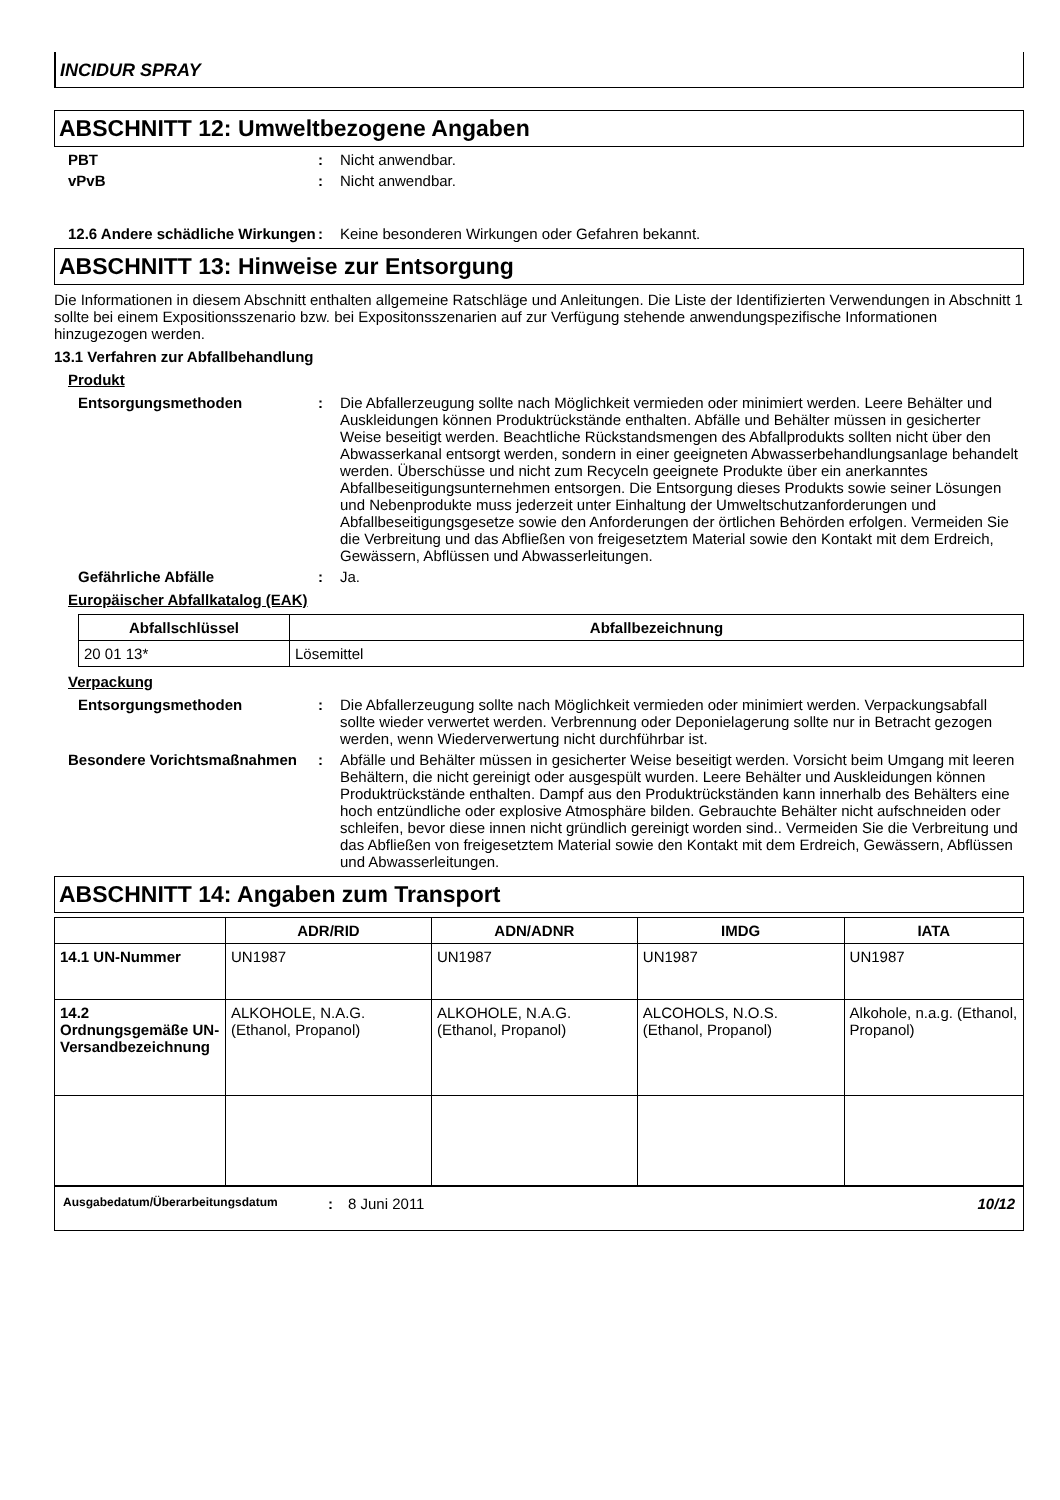INCIDUR SPRAY
ABSCHNITT 12: Umweltbezogene Angaben
PBT : Nicht anwendbar.
vPvB : Nicht anwendbar.
12.6 Andere schädliche Wirkungen
: Keine besonderen Wirkungen oder Gefahren bekannt.
ABSCHNITT 13: Hinweise zur Entsorgung
Die Informationen in diesem Abschnitt enthalten allgemeine Ratschläge und Anleitungen. Die Liste der Identifizierten Verwendungen in Abschnitt 1 sollte bei einem Expositionsszenario bzw. bei Expositonsszenarien auf zur Verfügung stehende anwendungspezifische Informationen hinzugezogen werden.
13.1 Verfahren zur Abfallbehandlung
Produkt
Entsorgungsmethoden : Die Abfallerzeugung sollte nach Möglichkeit vermieden oder minimiert werden. Leere Behälter und Auskleidungen können Produktrückstände enthalten. Abfälle und Behälter müssen in gesicherter Weise beseitigt werden. Beachtliche Rückstandsmengen des Abfallprodukts sollten nicht über den Abwasserkanal entsorgt werden, sondern in einer geeigneten Abwasserbehandlungsanlage behandelt werden. Überschüsse und nicht zum Recyceln geeignete Produkte über ein anerkanntes Abfallbeseitigungsunternehmen entsorgen. Die Entsorgung dieses Produkts sowie seiner Lösungen und Nebenprodukte muss jederzeit unter Einhaltung der Umweltschutzanforderungen und Abfallbeseitigungsgesetze sowie den Anforderungen der örtlichen Behörden erfolgen. Vermeiden Sie die Verbreitung und das Abfließen von freigesetztem Material sowie den Kontakt mit dem Erdreich, Gewässern, Abflüssen und Abwasserleitungen.
Gefährliche Abfälle : Ja.
Europäischer Abfallkatalog (EAK)
| Abfallschlüssel | Abfallbezeichnung |
| --- | --- |
| 20 01 13* | Lösemittel |
Verpackung
Entsorgungsmethoden : Die Abfallerzeugung sollte nach Möglichkeit vermieden oder minimiert werden. Verpackungsabfall sollte wieder verwertet werden. Verbrennung oder Deponielagerung sollte nur in Betracht gezogen werden, wenn Wiederverwertung nicht durchführbar ist.
Besondere Vorichtsmaßnahmen : Abfälle und Behälter müssen in gesicherter Weise beseitigt werden. Vorsicht beim Umgang mit leeren Behältern, die nicht gereinigt oder ausgespült wurden. Leere Behälter und Auskleidungen können Produktrückstände enthalten. Dampf aus den Produktrückständen kann innerhalb des Behälters eine hoch entzündliche oder explosive Atmosphäre bilden. Gebrauchte Behälter nicht aufschneiden oder schleifen, bevor diese innen nicht gründlich gereinigt worden sind.. Vermeiden Sie die Verbreitung und das Abfließen von freigesetztem Material sowie den Kontakt mit dem Erdreich, Gewässern, Abflüssen und Abwasserleitungen.
ABSCHNITT 14: Angaben zum Transport
| | ADR/RID | ADN/ADNR | IMDG | IATA |
| --- | --- | --- | --- | --- |
| 14.1 UN-Nummer | UN1987 | UN1987 | UN1987 | UN1987 |
| 14.2 Ordnungsgemäße UN-Versandbezeichnung | ALKOHOLE, N.A.G. (Ethanol, Propanol) | ALKOHOLE, N.A.G. (Ethanol, Propanol) | ALCOHOLS, N.O.S. (Ethanol, Propanol) | Alkohole, n.a.g. (Ethanol, Propanol) |
Ausgabedatum/Überarbeitungsdatum: 8 Juni 2011 10/12